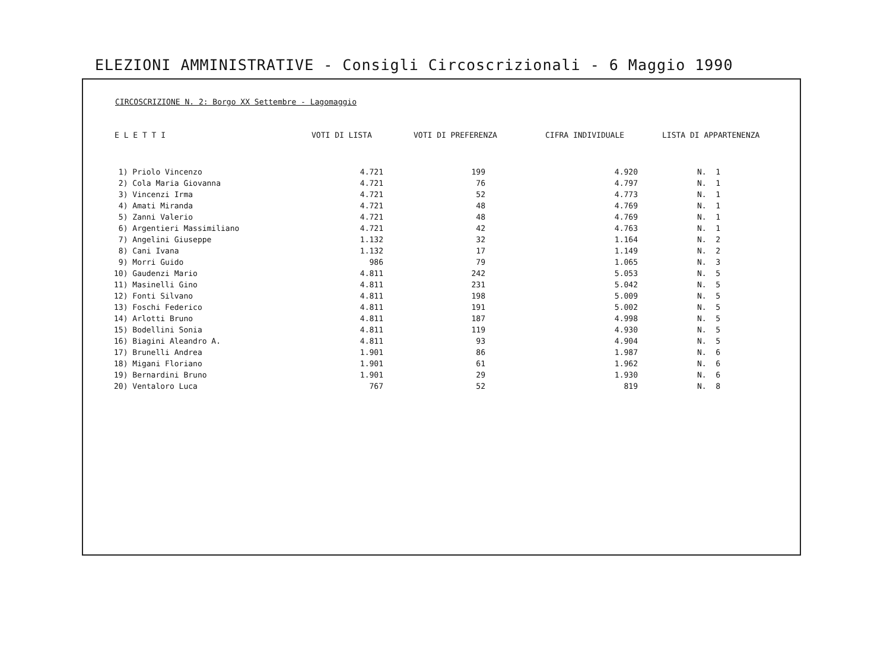ELEZIONI AMMINISTRATIVE - Consigli Circoscrizionali - 6 Maggio 1990
CIRCOSCRIZIONE N. 2: Borgo XX Settembre - Lagomaggio
| E L E T T I | VOTI DI LISTA | VOTI DI PREFERENZA | CIFRA INDIVIDUALE | LISTA DI APPARTENENZA |
| --- | --- | --- | --- | --- |
| 1) Priolo Vincenzo | 4.721 | 199 | 4.920 | N. 1 |
| 2) Cola Maria Giovanna | 4.721 | 76 | 4.797 | N. 1 |
| 3) Vincenzi Irma | 4.721 | 52 | 4.773 | N. 1 |
| 4) Amati Miranda | 4.721 | 48 | 4.769 | N. 1 |
| 5) Zanni Valerio | 4.721 | 48 | 4.769 | N. 1 |
| 6) Argentieri Massimiliano | 4.721 | 42 | 4.763 | N. 1 |
| 7) Angelini Giuseppe | 1.132 | 32 | 1.164 | N. 2 |
| 8) Cani Ivana | 1.132 | 17 | 1.149 | N. 2 |
| 9) Morri Guido | 986 | 79 | 1.065 | N. 3 |
| 10) Gaudenzi Mario | 4.811 | 242 | 5.053 | N. 5 |
| 11) Masinelli Gino | 4.811 | 231 | 5.042 | N. 5 |
| 12) Fonti Silvano | 4.811 | 198 | 5.009 | N. 5 |
| 13) Foschi Federico | 4.811 | 191 | 5.002 | N. 5 |
| 14) Arlotti Bruno | 4.811 | 187 | 4.998 | N. 5 |
| 15) Bodellini Sonia | 4.811 | 119 | 4.930 | N. 5 |
| 16) Biagini Aleandro A. | 4.811 | 93 | 4.904 | N. 5 |
| 17) Brunelli Andrea | 1.901 | 86 | 1.987 | N. 6 |
| 18) Migani Floriano | 1.901 | 61 | 1.962 | N. 6 |
| 19) Bernardini Bruno | 1.901 | 29 | 1.930 | N. 6 |
| 20) Ventaloro Luca | 767 | 52 | 819 | N. 8 |